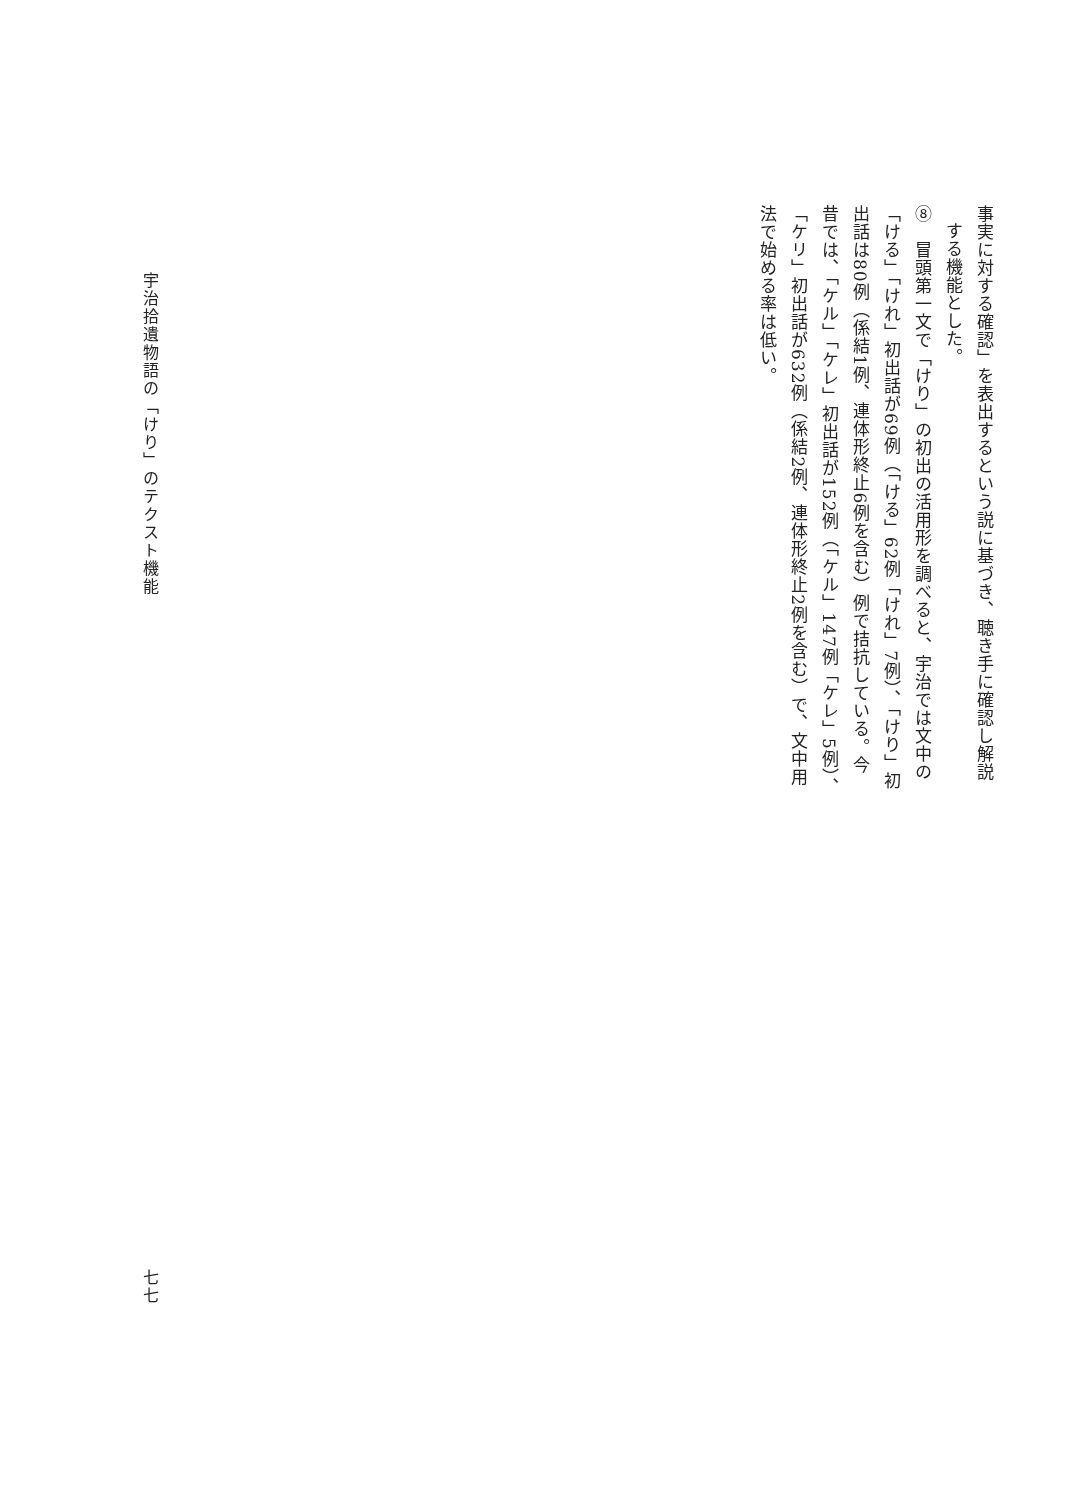事実に対する確認」を表出するという説に基づき、聴き手に確認し解説
する機能とした。
⑧　冒頭第一文で「けり」の初出の活用形を調べると、宇治では文中の
「ける」「けれ」初出話が69例（「ける」62例「けれ」7例）、「けり」初
出話は80例（係結1例、連体形終止6例を含む）例で拮抗している。今
昔では、「ケル」「ケレ」初出話が152例（「ケル」147例「ケレ」5例）、
「ケリ」初出話が632例（係結2例、連体形終止2例を含む）で、文中用
法で始める率は低い。
宇治拾遺物語の「けり」のテクスト機能
七七